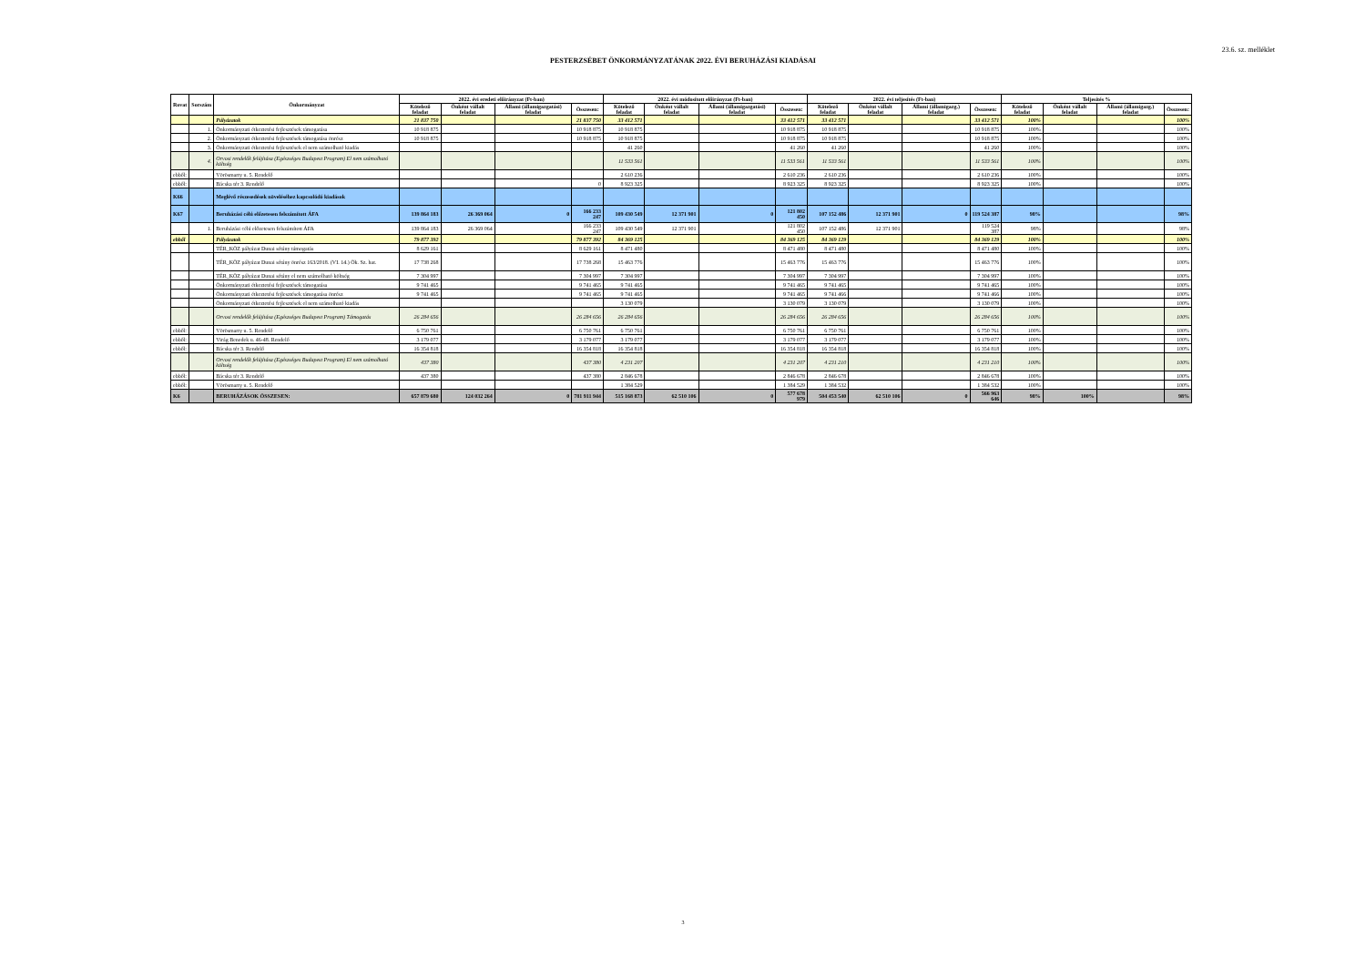23.6. sz. melléklet
PESTERZSÉBET ÖNKORMÁNYZATÁNAK 2022. ÉVI BERUHÁZÁSI KIADÁSAI
| Rovat | Sorszám | Önkormányzat | 2022. évi eredeti előirányzat (Ft-ban) | | | | 2022. évi módosított előirányzat (Ft-ban) | | | | 2022. évi teljesítés (Ft-ban) | | | | Teljesítés % | | | |
| --- | --- | --- | --- | --- | --- | --- | --- | --- | --- | --- | --- | --- | --- | --- | --- | --- | --- | --- |
| | | | Kötelező feladat | Önként vállalt feladat | Állami (államigazgatási) feladat | Összesen: | Kötelező feladat | Önként vállalt feladat | Állami (államigazgatási) feladat | Összesen: | Kötelező feladat | Önként vállalt feladat | Állami (államigazg.) feladat | Összesen: | Kötelező feladat | Önként vállalt feladat | Állami (államigazg.) feladat | Összesen: |
| | | Pályázatok | 21 837 750 | | | 21 837 750 | 33 412 571 | | | 33 412 571 | 33 412 571 | | | 33 412 571 | 100% | | | 100% |
| | 1. | Önkormányzati étkeztetési fejlesztések támogatása | 10 918 875 | | | 10 918 875 | 10 918 875 | | | 10 918 875 | 10 918 875 | | | 10 918 875 | 100% | | | 100% |
| | 2. | Önkormányzati étkeztetési fejlesztések támogatása önrész | 10 918 875 | | | 10 918 875 | 10 918 875 | | | 10 918 875 | 10 918 875 | | | 10 918 875 | 100% | | | 100% |
| | 3. | Önkormányzati étkeztetési fejlesztések el nem számolható kiadás | | | | | 41 260 | | | 41 260 | 41 260 | | | 41 260 | 100% | | | 100% |
| | 4. | Orvosi rendelők felújítása (Egészséges Budapest Program) El nem számolható költség | | | | | 11 533 561 | | | 11 533 561 | 11 533 561 | | | 11 533 561 | 100% | | | 100% |
| ebből: | | Vörösmarty u. 5. Rendelő | | | | | 2 610 236 | | | 2 610 236 | 2 610 236 | | | 2 610 236 | 100% | | | 100% |
| ebből: | | Bácska tér 3. Rendelő | | | | 0 | 8 923 325 | | | 8 923 325 | 8 923 325 | | | 8 923 325 | 100% | | | 100% |
| K66 | | Meglévő részesedések növeléséhez kapcsolódó kiadások | | | | | | | | | | | | | | | | |
| K67 | | Beruházási célú előzetesen felszámított ÁFA | 139 864 183 | 26 369 064 | 0 | 166 233 247 | 109 430 549 | 12 371 901 | 0 | 121 802 450 | 107 152 486 | 12 371 901 | 0 | 119 524 387 | 98% | | | 98% |
| | 1. | Beruházási célú előzetesen felszámított ÁFA | 139 864 183 | 26 369 064 | | 166 233 247 | 109 430 549 | 12 371 901 | | 121 802 450 | 107 152 486 | 12 371 901 | | 119 524 387 | 98% | | | 98% |
| ebből | | Pályázatok | 79 877 392 | | | 79 877 392 | 84 369 125 | | | 84 369 125 | 84 369 129 | | | 84 369 129 | 100% | | | 100% |
| | | TÉR_KÖZ pályázat Dunai sétány támogatás | 8 629 161 | | | 8 629 161 | 8 471 480 | | | 8 471 480 | 8 471 480 | | | 8 471 480 | 100% | | | 100% |
| | | TÉR_KÖZ pályázat Dunai sétány önrész 163/2018. (VI. 14.) Ök. Sz. hat. | 17 738 268 | | | 17 738 268 | 15 463 776 | | | 15 463 776 | 15 463 776 | | | 15 463 776 | 100% | | | 100% |
| | | TÉR_KÖZ pályázat Dunai sétány el nem számolható költség | 7 304 997 | | | 7 304 997 | 7 304 997 | | | 7 304 997 | 7 304 997 | | | 7 304 997 | 100% | | | 100% |
| | | Önkormányzati étkeztetési fejlesztések támogatása | 9 741 465 | | | 9 741 465 | 9 741 465 | | | 9 741 465 | 9 741 465 | | | 9 741 465 | 100% | | | 100% |
| | | Önkormányzati étkeztetési fejlesztések támogatása önrész | 9 741 465 | | | 9 741 465 | 9 741 465 | | | 9 741 465 | 9 741 466 | | | 9 741 466 | 100% | | | 100% |
| | | Önkormányzati étkeztetési fejlesztések el nem számolható kiadás | | | | | 3 130 079 | | | 3 130 079 | 3 130 079 | | | 3 130 079 | 100% | | | 100% |
| | | Orvosi rendelők felújítása (Egészséges Budapest Program) Támogatás | 26 284 656 | | | 26 284 656 | 26 284 656 | | | 26 284 656 | 26 284 656 | | | 26 284 656 | 100% | | | 100% |
| ebből: | | Vörösmarty u. 5. Rendelő | 6 750 761 | | | 6 750 761 | 6 750 761 | | | 6 750 761 | 6 750 761 | | | 6 750 761 | 100% | | | 100% |
| ebből: | | Virág Benedek u. 46-48. Rendelő | 3 179 077 | | | 3 179 077 | 3 179 077 | | | 3 179 077 | 3 179 077 | | | 3 179 077 | 100% | | | 100% |
| ebből: | | Bácska tér 3. Rendelő | 16 354 818 | | | 16 354 818 | 16 354 818 | | | 16 354 818 | 16 354 818 | | | 16 354 818 | 100% | | | 100% |
| | | Orvosi rendelők felújítása (Egészséges Budapest Program) El nem számolható költség | 437 380 | | | 437 380 | 4 231 207 | | | 4 231 207 | 4 231 210 | | | 4 231 210 | 100% | | | 100% |
| ebből: | | Bácska tér 3. Rendelő | 437 380 | | | 437 380 | 2 846 678 | | | 2 846 678 | 2 846 678 | | | 2 846 678 | 100% | | | 100% |
| ebből: | | Vörösmarty u. 5. Rendelő | | | | | 1 384 529 | | | 1 384 529 | 1 384 532 | | | 1 384 532 | 100% | | | 100% |
| K6 | | BERUHÁZÁSOK ÖSSZESEN: | 657 879 680 | 124 032 264 | 0 | 781 911 944 | 515 168 873 | 62 510 106 | 0 | 577 678 979 | 504 453 540 | 62 510 106 | 0 | 566 963 646 | 98% | 100% | | 98% |
3